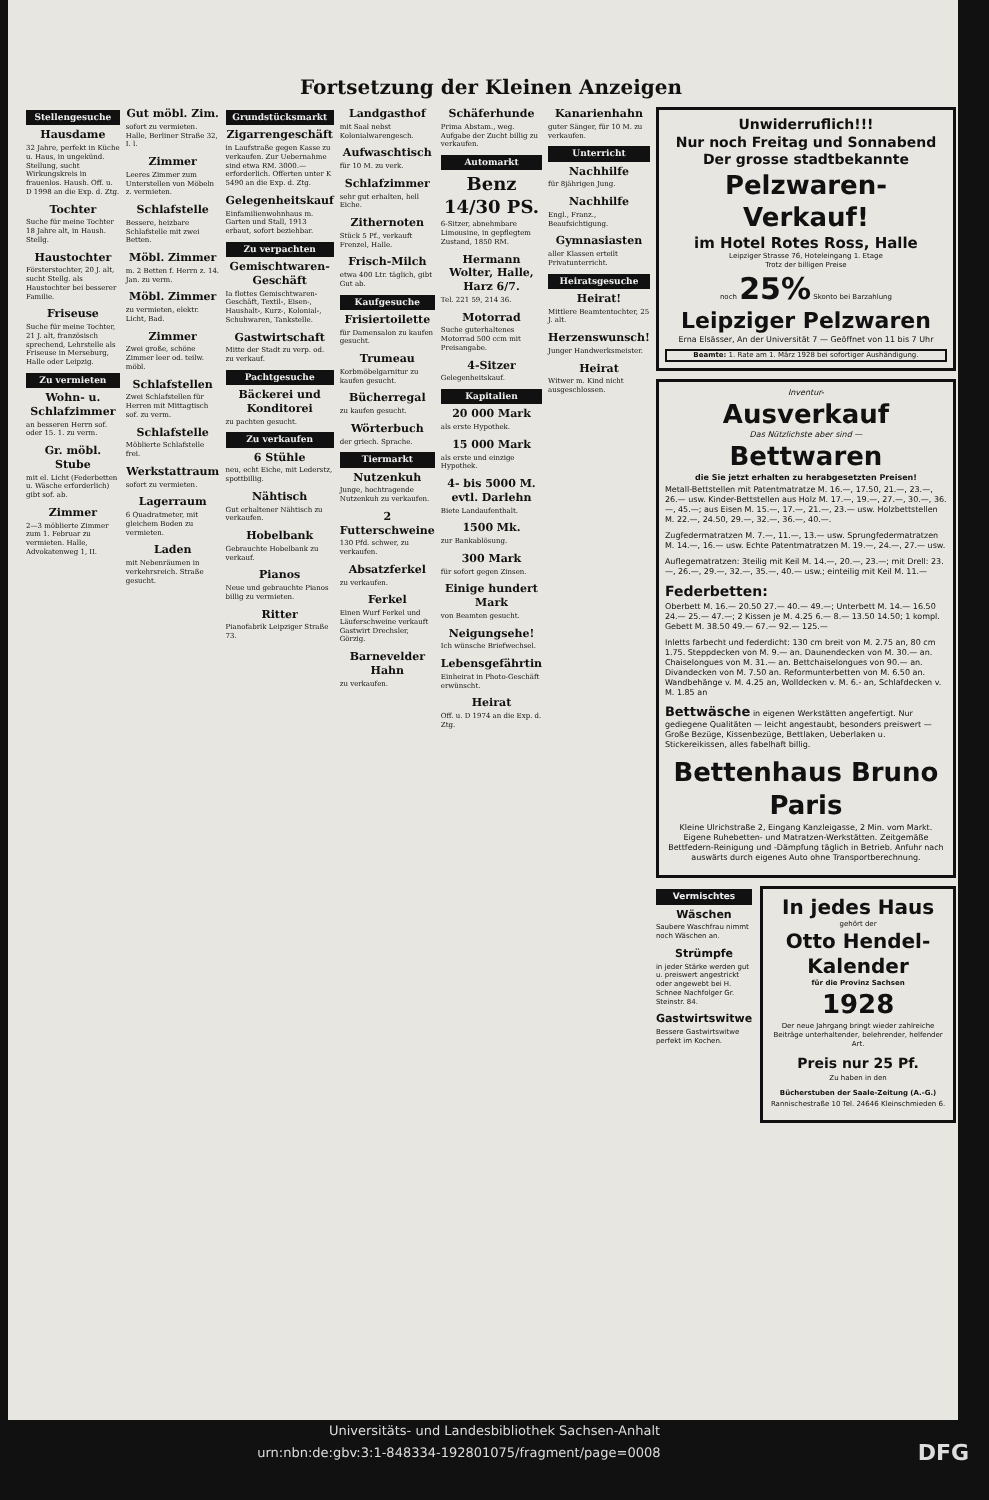Fortsetzung der Kleinen Anzeigen
Stellengesuche
Hausdame
32 Jahre, perfekt in Küche u. Haus, in ungekünd. Stellung, sucht Wirkungskreis in frauenlos. Haush. Off. u. D 1998 an die Exp. d. Ztg.
Tochter
Suche für meine Tochter 18 Jahre alt, in Haush. Stellg.
Haustochter
Försterstochter, 20 J. alt, sucht Stellg. als Haustochter bei besserer Familie.
Friseuse
Suche für meine Tochter, 21 J. alt, französisch sprechend, Lehrstelle als Friseuse in Merseburg, Halle oder Leipzig.
Zu vermieten
Wohn- u. Schlafzimmer
an besseren Herrn sof. oder 15. 1. zu verm.
Gr. möbl. Stube
mit el. Licht (Federbetten u. Wäsche erforderlich) gibt sof. ab.
Zimmer
2—3 möblierte Zimmer zum 1. Februar zu vermieten. Halle, Advokatenweg 1, II.
Gut möbl. Zim.
sofort zu vermieten. Halle, Berliner Straße 32, I. l.
Zimmer
Leeres Zimmer zum Unterstellen von Möbeln z. vermieten.
Schlafstelle
Bessere, heizbare Schlafstelle mit zwei Betten.
Möbl. Zimmer
m. 2 Betten f. Herrn z. 14. Jan. zu verm.
Möbl. Zimmer
zu vermieten, elektr. Licht, Bad.
Zimmer
Zwei große, schöne Zimmer leer od. teilw. möbl.
Schlafstellen
Zwei Schlafstellen für Herren mit Mittagtisch sof. zu verm.
Schlafstelle
Möblierte Schlafstelle frei.
Werkstattraum
sofort zu vermieten.
Lagerraum
6 Quadratmeter, mit gleichem Boden zu vermieten.
Laden
mit Nebenräumen in verkehrsreich. Straße gesucht.
Grundstücksmarkt
Zigarrengeschäft
in Laufstraße gegen Kasse zu verkaufen. Zur Uebernahme sind etwa RM. 3000.— erforderlich. Offerten unter K 5490 an die Exp. d. Ztg.
Gelegenheitskauf
Einfamilienwohnhaus m. Garten und Stall, 1913 erbaut, sofort beziehbar.
Zu verpachten
Gemischtwaren-Geschäft
Ia flottes Gemischtwaren-Geschäft, Textil-, Eisen-, Haushalt-, Kurz-, Kolonial-, Schuhwaren, Tankstelle.
Gastwirtschaft
Mitte der Stadt zu verp. od. zu verkauf.
Pachtgesuche
Bäckerei und Konditorei
zu pachten gesucht.
Zu verkaufen
6 Stühle
neu, echt Eiche, mit Lederstz, spottbillig.
Nähtisch
Gut erhaltener Nähtisch zu verkaufen.
Hobelbank
Gebrauchte Hobelbank zu verkauf.
Pianos
Neue und gebrauchte Pianos billig zu vermieten.
Ritter
Pianofabrik Leipziger Straße 73.
Landgasthof
mit Saal nebst Kolonialwarengesch.
Aufwaschtisch
für 10 M. zu verk.
Schlafzimmer
sehr gut erhalten, hell Eiche.
Zithernoten
Stück 5 Pf., verkauft Frenzel, Halle.
Frisch-Milch
etwa 400 Ltr. täglich, gibt Gut ab.
Kaufgesuche
Frisiertoilette
für Damensalon zu kaufen gesucht.
Trumeau
Korbmöbelgarnitur zu kaufen gesucht.
Bücherregal
zu kaufen gesucht.
Wörterbuch
der griech. Sprache.
Tiermarkt
Nutzenkuh
Junge, hochtragende Nutzenkuh zu verkaufen.
2 Futterschweine
130 Pfd. schwer, zu verkaufen.
Absatzferkel
zu verkaufen.
Ferkel
Einen Wurf Ferkel und Läuferschweine verkauft Gastwirt Drechsler, Görzig.
Barnevelder Hahn
zu verkaufen.
Schäferhunde
Prima Abstam., weg. Aufgabe der Zucht billig zu verkaufen.
Automarkt
Benz 14/30 PS.
6-Sitzer, abnehmbare Limousine, in gepflegtem Zustand, 1850 RM.
Hermann Wolter, Halle, Harz 6/7.
Tel. 221 59, 214 36.
Motorrad
Suche guterhaltenes Motorrad 500 ccm mit Preisangabe.
4-Sitzer
Gelegenheitskauf.
Kapitalien
20 000 Mark
als erste Hypothek.
15 000 Mark
als erste und einzige Hypothek.
4- bis 5000 M. evtl. Darlehn
Biete Landaufenthalt.
1500 Mk.
zur Bankablösung.
300 Mark
für sofort gegen Zinsen.
Einige hundert Mark
von Beamten gesucht.
Neigungsehe!
Ich wünsche Briefwechsel.
Lebensgefährtin
Einheirat in Photo-Geschäft erwünscht.
Heirat
Off. u. D 1974 an die Exp. d. Ztg.
Kanarienhahn
guter Sänger, für 10 M. zu verkaufen.
Unterricht
Nachhilfe
für 8jährigen Jung.
Nachhilfe
Engl., Franz., Beaufsichtigung.
Gymnasiasten
aller Klassen erteilt Privatunterricht.
Heiratsgesuche
Heirat!
Mittlere Beamtentochter, 25 J. alt.
Herzenswunsch!
Junger Handwerksmeister.
Heirat
Witwer m. Kind nicht ausgeschlossen.
Unwiderruflich!!!
Nur noch Freitag und Sonnabend
Der grosse stadtbekannte
Pelzwaren-Verkauf!
im Hotel Rotes Ross, Halle
Leipziger Strasse 76, Hoteleingang 1. Etage
Trotz der billigen Preise
noch 25% Skonto bei Barzahlung
Leipziger Pelzwaren
Erna Elsässer, An der Universität 7 — Geöffnet von 11 bis 7 Uhr
Beamte: 1. Rate am 1. März 1928 bei sofortiger Aushändigung.
Inventur-
Ausverkauf
Das Nützlichste aber sind —
Bettwaren
die Sie jetzt erhalten zu herabgesetzten Preisen!
Metall-Bettstellen mit Patentmatratze M. 16.—, 17.50, 21.—, 23.—, 26.— usw. Kinder-Bettstellen aus Holz M. 17.—, 19.—, 27.—, 30.—, 36.—, 45.—; aus Eisen M. 15.—, 17.—, 21.—, 23.— usw. Holzbettstellen M. 22.—, 24.50, 29.—, 32.—, 36.—, 40.—.
Zugfedermatratzen M. 7.—, 11.—, 13.— usw. Sprungfedermatratzen M. 14.—, 16.— usw. Echte Patentmatratzen M. 19.—, 24.—, 27.— usw.
Auflegematratzen: 3teilig mit Keil M. 14.—, 20.—, 23.—; mit Drell: 23.—, 26.—, 29.—, 32.—, 35.—, 40.— usw.; einteilig mit Keil M. 11.—
Federbetten:
Oberbett M. 16.— 20.50 27.— 40.— 49.—; Unterbett M. 14.— 16.50 24.— 25.— 47.—; 2 Kissen je M. 4.25 6.— 8.— 13.50 14.50; 1 kompl. Gebett M. 38.50 49.— 67.— 92.— 125.—
Inletts farbecht und federdicht: 130 cm breit von M. 2.75 an, 80 cm 1.75. Steppdecken von M. 9.— an. Daunendecken von M. 30.— an. Chaiselongues von M. 31.— an. Bettchaiselongues von 90.— an. Divandecken von M. 7.50 an. Reformunterbetten von M. 6.50 an. Wandbehänge v. M. 4.25 an, Wolldecken v. M. 6.- an, Schlafdecken v. M. 1.85 an
Bettwäsche in eigenen Werkstätten angefertigt. Nur gediegene Qualitäten — leicht angestaubt, besonders preiswert — Große Bezüge, Kissenbezüge, Bettlaken, Ueberlaken u. Stickereikissen, alles fabelhaft billig.
Bettenhaus Bruno Paris
Kleine Ulrichstraße 2, Eingang Kanzleigasse, 2 Min. vom Markt. Eigene Ruhebetten- und Matratzen-Werkstätten. Zeitgemäße Bettfedern-Reinigung und -Dämpfung täglich in Betrieb. Anfuhr nach auswärts durch eigenes Auto ohne Transportberechnung.
Vermischtes
Wäschen
Saubere Waschfrau nimmt noch Wäschen an.
Strümpfe
in jeder Stärke werden gut u. preiswert angestrickt oder angewebt bei H. Schnee Nachfolger Gr. Steinstr. 84.
Gastwirtswitwe
Bessere Gastwirtswitwe perfekt im Kochen.
In jedes Haus
gehört der
Otto Hendel-Kalender
für die Provinz Sachsen
1928
Der neue Jahrgang bringt wieder zahlreiche Beiträge unterhaltender, belehrender, helfender Art.
Preis nur 25 Pf.
Zu haben in den
Bücherstuben der Saale-Zeitung (A.-G.)
Rannischestraße 10 Tel. 24646 Kleinschmieden 6.
Universitäts- und Landesbibliothek Sachsen-Anhalt
urn:nbn:de:gbv:3:1-848334-192801075/fragment/page=0008 DFG